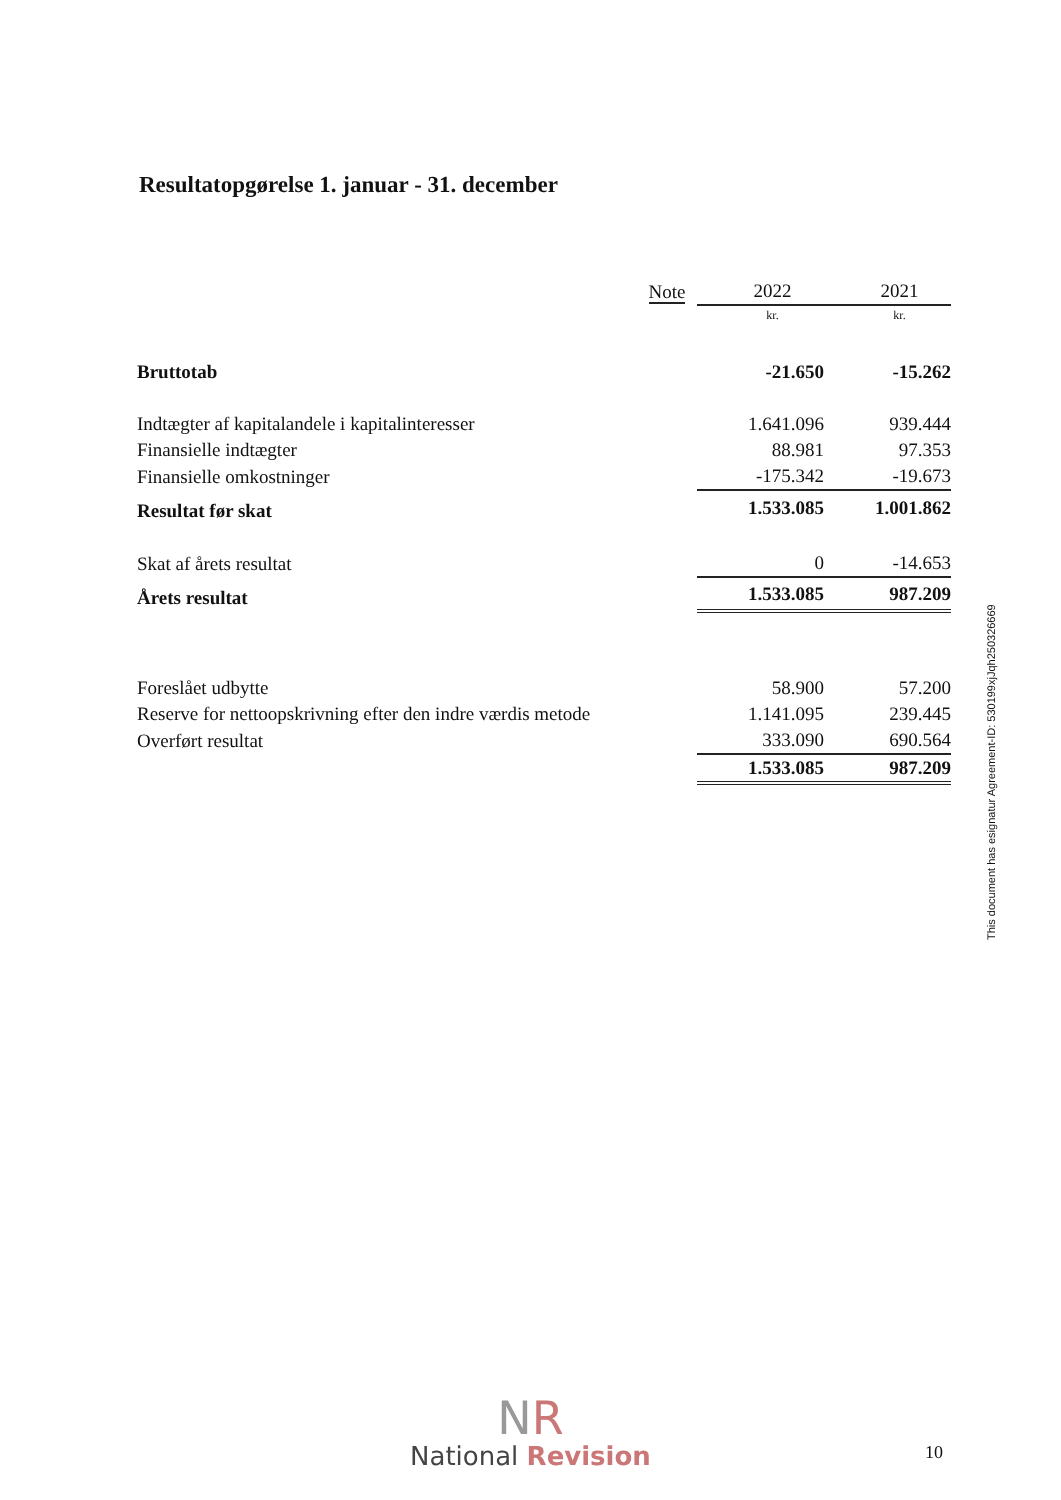Resultatopgørelse 1. januar - 31. december
| | Note | 2022 | 2021 |
| --- | --- | --- | --- |
| | | kr. | kr. |
| Bruttotab | | -21.650 | -15.262 |
| Indtægter af kapitalandele i kapitalinteresser | | 1.641.096 | 939.444 |
| Finansielle indtægter | | 88.981 | 97.353 |
| Finansielle omkostninger | | -175.342 | -19.673 |
| Resultat før skat | | 1.533.085 | 1.001.862 |
| Skat af årets resultat | | 0 | -14.653 |
| Årets resultat | | 1.533.085 | 987.209 |
| Foreslået udbytte | | 58.900 | 57.200 |
| Reserve for nettoopskrivning efter den indre værdis metode | | 1.141.095 | 239.445 |
| Overført resultat | | 333.090 | 690.564 |
| | | 1.533.085 | 987.209 |
This document has esignatur Agreement-ID: 530199xjJqh250326669
NR
National Revision
10